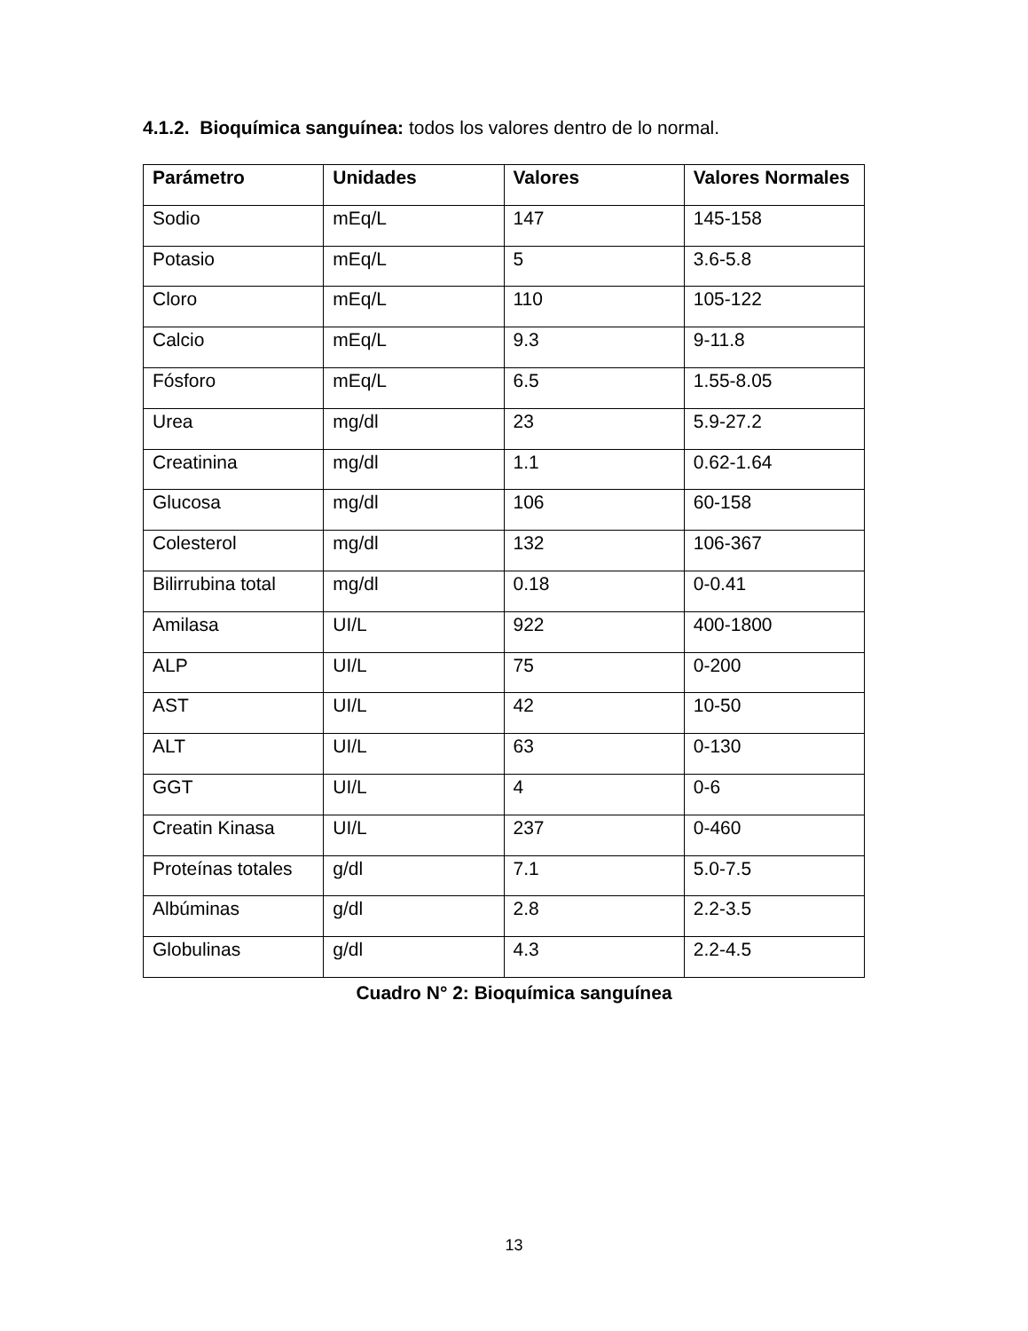4.1.2. Bioquímica sanguínea: todos los valores dentro de lo normal.
| Parámetro | Unidades | Valores | Valores Normales |
| --- | --- | --- | --- |
| Sodio | mEq/L | 147 | 145-158 |
| Potasio | mEq/L | 5 | 3.6-5.8 |
| Cloro | mEq/L | 110 | 105-122 |
| Calcio | mEq/L | 9.3 | 9-11.8 |
| Fósforo | mEq/L | 6.5 | 1.55-8.05 |
| Urea | mg/dl | 23 | 5.9-27.2 |
| Creatinina | mg/dl | 1.1 | 0.62-1.64 |
| Glucosa | mg/dl | 106 | 60-158 |
| Colesterol | mg/dl | 132 | 106-367 |
| Bilirrubina total | mg/dl | 0.18 | 0-0.41 |
| Amilasa | UI/L | 922 | 400-1800 |
| ALP | UI/L | 75 | 0-200 |
| AST | UI/L | 42 | 10-50 |
| ALT | UI/L | 63 | 0-130 |
| GGT | UI/L | 4 | 0-6 |
| Creatin Kinasa | UI/L | 237 | 0-460 |
| Proteínas totales | g/dl | 7.1 | 5.0-7.5 |
| Albúminas | g/dl | 2.8 | 2.2-3.5 |
| Globulinas | g/dl | 4.3 | 2.2-4.5 |
Cuadro N° 2: Bioquímica sanguínea
13